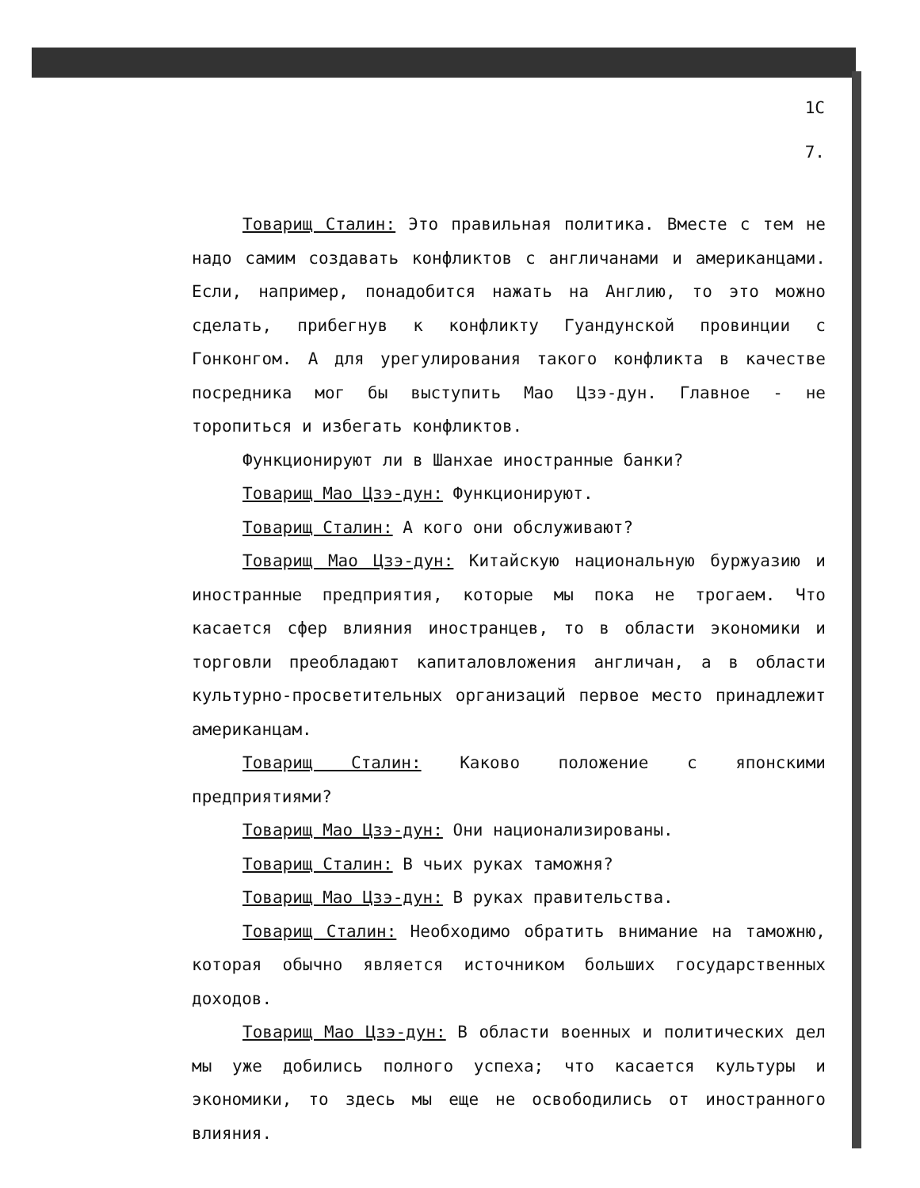1С
7.
Товарищ Сталин: Это правильная политика. Вместе с тем не надо самим создавать конфликтов с англичанами и американцами. Если, например, понадобится нажать на Англию, то это можно сделать, прибегнув к конфликту Гуандунской провинции с Гонконгом. А для урегулирования такого конфликта в качестве посредника мог бы выступить Мао Цзэ-дун. Главное - не торопиться и избегать конфликтов.
Функционируют ли в Шанхае иностранные банки?
Товарищ Мао Цзэ-дун: Функционируют.
Товарищ Сталин: А кого они обслуживают?
Товарищ Мао Цзэ-дун: Китайскую национальную буржуазию и иностранные предприятия, которые мы пока не трогаем. Что касается сфер влияния иностранцев, то в области экономики и торговли преобладают капиталовложения англичан, а в области культурно-просветительных организаций первое место принадлежит американцам.
Товарищ Сталин: Каково положение с японскими предприятиями?
Товарищ Мао Цзэ-дун: Они национализированы.
Товарищ Сталин: В чьих руках таможня?
Товарищ Мао Цзэ-дун: В руках правительства.
Товарищ Сталин: Необходимо обратить внимание на таможню, которая обычно является источником больших государственных доходов.
Товарищ Мао Цзэ-дун: В области военных и политических дел мы уже добились полного успеха; что касается культуры и экономики, то здесь мы еще не освободились от иностранного влияния.